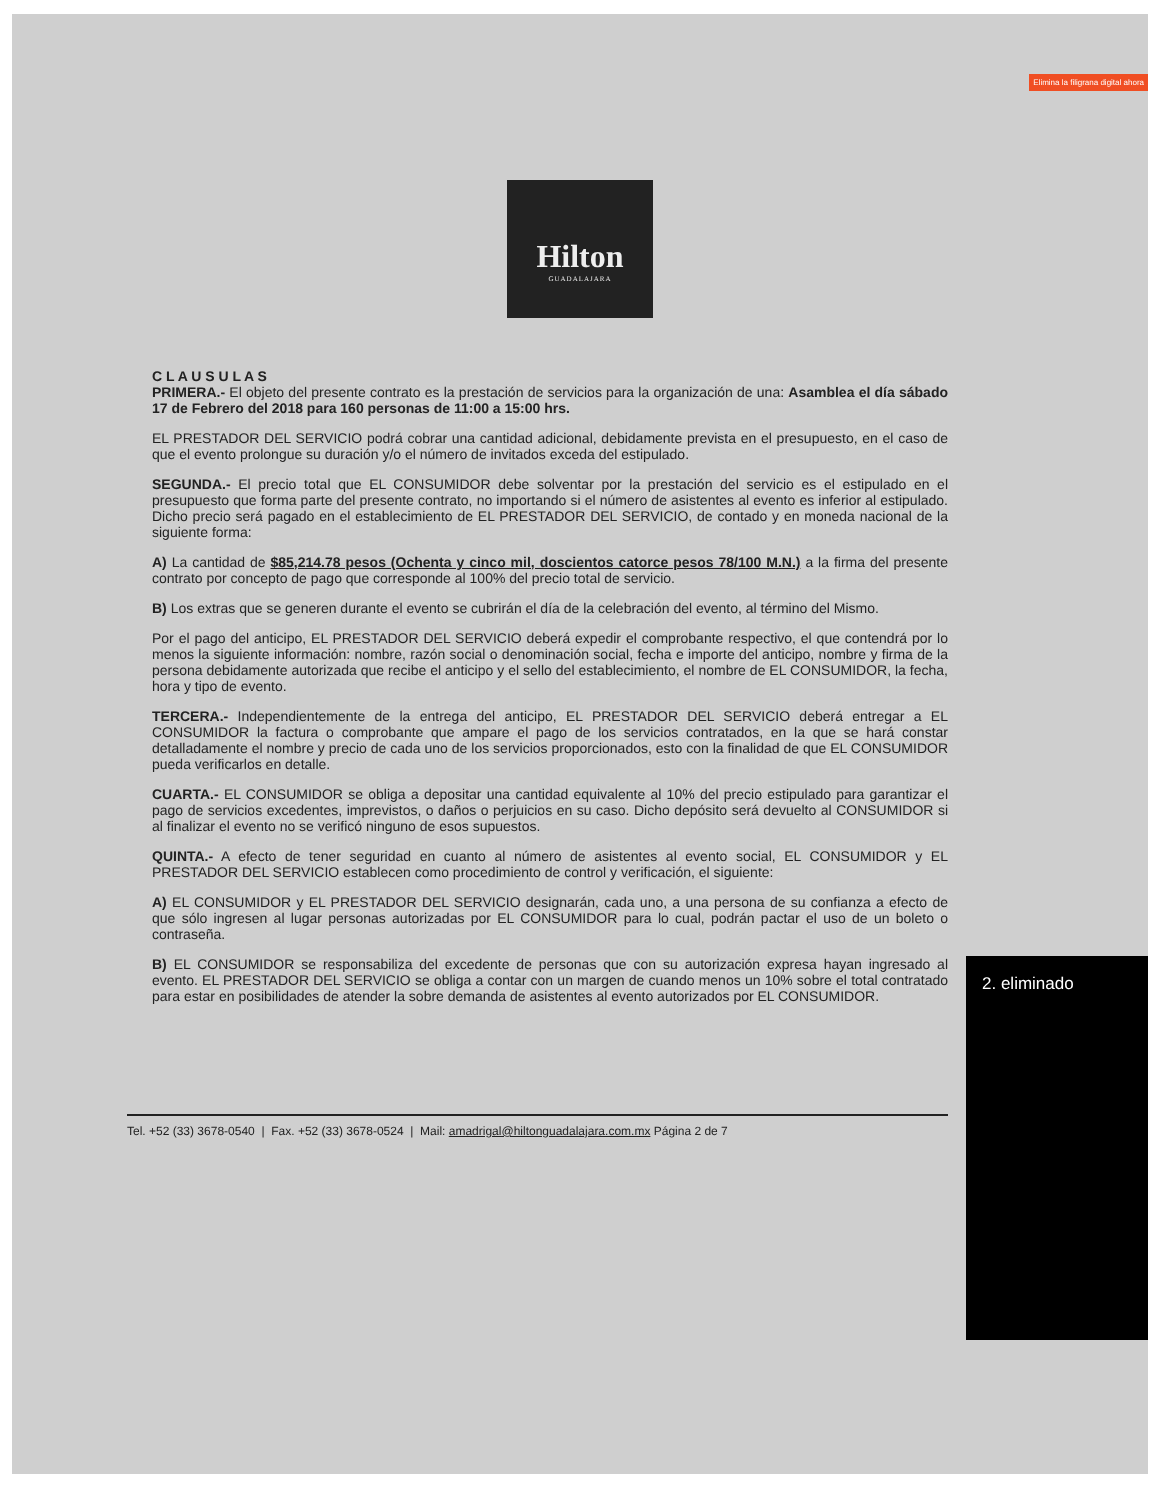Elimina la filigrana digital ahora
Hilton
GUADALAJARA
C L A U S U L A S
PRIMERA.- El objeto del presente contrato es la prestación de servicios para la organización de una: Asamblea el día sábado 17 de Febrero del 2018 para 160 personas de 11:00 a 15:00 hrs.
EL PRESTADOR DEL SERVICIO podrá cobrar una cantidad adicional, debidamente prevista en el presupuesto, en el caso de que el evento prolongue su duración y/o el número de invitados exceda del estipulado.
SEGUNDA.- El precio total que EL CONSUMIDOR debe solventar por la prestación del servicio es el estipulado en el presupuesto que forma parte del presente contrato, no importando si el número de asistentes al evento es inferior al estipulado. Dicho precio será pagado en el establecimiento de EL PRESTADOR DEL SERVICIO, de contado y en moneda nacional de la siguiente forma:
A) La cantidad de $85,214.78 pesos (Ochenta y cinco mil, doscientos catorce pesos 78/100 M.N.) a la firma del presente contrato por concepto de pago que corresponde al 100% del precio total de servicio.
B) Los extras que se generen durante el evento se cubrirán el día de la celebración del evento, al término del Mismo.
Por el pago del anticipo, EL PRESTADOR DEL SERVICIO deberá expedir el comprobante respectivo, el que contendrá por lo menos la siguiente información: nombre, razón social o denominación social, fecha e importe del anticipo, nombre y firma de la persona debidamente autorizada que recibe el anticipo y el sello del establecimiento, el nombre de EL CONSUMIDOR, la fecha, hora y tipo de evento.
TERCERA.- Independientemente de la entrega del anticipo, EL PRESTADOR DEL SERVICIO deberá entregar a EL CONSUMIDOR la factura o comprobante que ampare el pago de los servicios contratados, en la que se hará constar detalladamente el nombre y precio de cada uno de los servicios proporcionados, esto con la finalidad de que EL CONSUMIDOR pueda verificarlos en detalle.
CUARTA.- EL CONSUMIDOR se obliga a depositar una cantidad equivalente al 10% del precio estipulado para garantizar el pago de servicios excedentes, imprevistos, o daños o perjuicios en su caso. Dicho depósito será devuelto al CONSUMIDOR si al finalizar el evento no se verificó ninguno de esos supuestos.
QUINTA.- A efecto de tener seguridad en cuanto al número de asistentes al evento social, EL CONSUMIDOR y EL PRESTADOR DEL SERVICIO establecen como procedimiento de control y verificación, el siguiente:
A) EL CONSUMIDOR y EL PRESTADOR DEL SERVICIO designarán, cada uno, a una persona de su confianza a efecto de que sólo ingresen al lugar personas autorizadas por EL CONSUMIDOR para lo cual, podrán pactar el uso de un boleto o contraseña.
B) EL CONSUMIDOR se responsabiliza del excedente de personas que con su autorización expresa hayan ingresado al evento. EL PRESTADOR DEL SERVICIO se obliga a contar con un margen de cuando menos un 10% sobre el total contratado para estar en posibilidades de atender la sobre demanda de asistentes al evento autorizados por EL CONSUMIDOR.
2. eliminado
Tel. +52 (33) 3678-0540 | Fax. +52 (33) 3678-0524 | Mail: amadrigal@hiltonguadalajara.com.mx Página 2 de 7